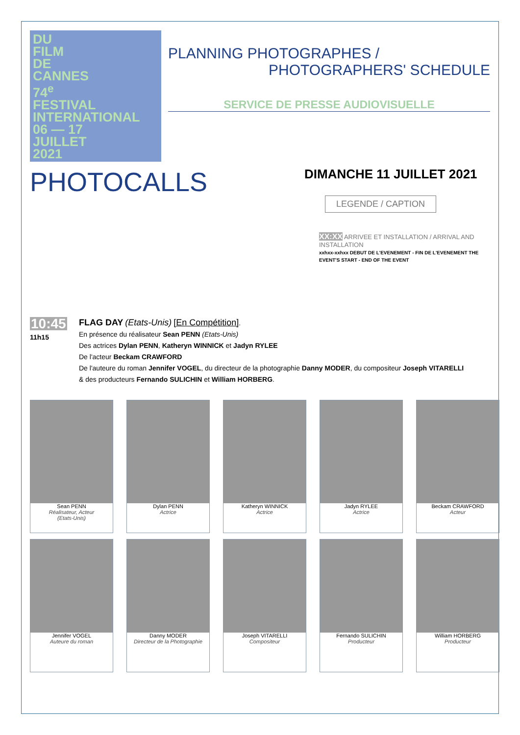DU
FILM
DE
CANNES
74<sup>e</sup>
FESTIVAL
INTERNATIONAL
06 — 17
JUILLET
2021
PLANNING PHOTOGRAPHES /
PHOTOGRAPHERS' SCHEDULE
SERVICE DE PRESSE AUDIOVISUELLE
PHOTOCALLS
DIMANCHE 11 JUILLET 2021
LEGENDE / CAPTION
XX:XX ARRIVEE ET INSTALLATION / ARRIVAL AND INSTALLATION
xxhxx-xxhxx DEBUT DE L'EVENEMENT - FIN DE L'EVENEMENT THE EVENT'S START - END OF THE EVENT
10:45
11h15
FLAG DAY (Etats-Unis) [En Compétition].
En présence du réalisateur Sean PENN (Etats-Unis)
Des actrices Dylan PENN, Katheryn WINNICK et Jadyn RYLEE
De l'acteur Beckam CRAWFORD
De l'auteure du roman Jennifer VOGEL, du directeur de la photographie Danny MODER, du compositeur Joseph VITARELLI
& des producteurs Fernando SULICHIN et William HORBERG.
Sean PENN
Réalisateur, Acteur
(Etats-Unis)
Dylan PENN
Actrice
Katheryn WINNICK
Actrice
Jadyn RYLEE
Actrice
Beckam CRAWFORD
Acteur
Jennifer VOGEL
Auteure du roman
Danny MODER
Directeur de la Photographie
Joseph VITARELLI
Compositeur
Fernando SULICHIN
Producteur
William HORBERG
Producteur